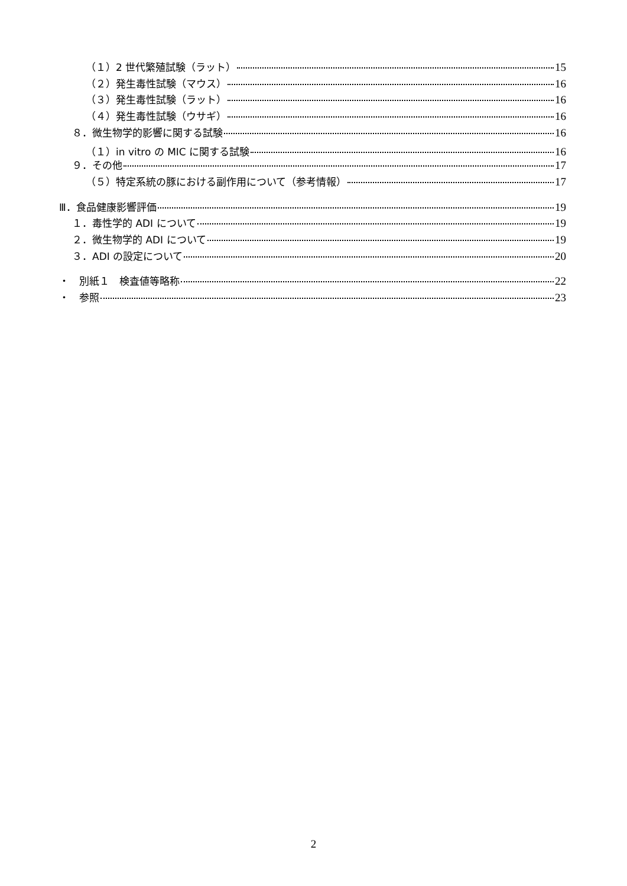（１）2 世代繁殖試験（ラット） 15
（２）発生毒性試験（マウス） 16
（３）発生毒性試験（ラット） 16
（４）発生毒性試験（ウサギ） 16
８．微生物学的影響に関する試験 16
（１）in vitro の MIC に関する試験 16
９．その他 17
（５）特定系統の豚における副作用について（参考情報） 17
Ⅲ．食品健康影響評価 19
１．毒性学的 ADI について 19
２．微生物学的 ADI について 19
３．ADI の設定について 20
・　別紙１　検査値等略称 22
・　参照 23
2